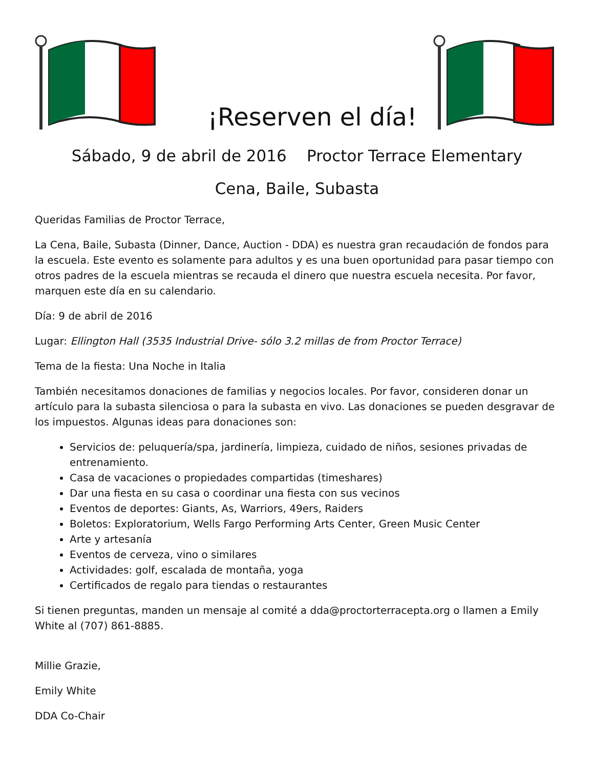¡Reserven el día!
Sábado, 9 de abril de 2016 Proctor Terrace Elementary
Cena, Baile, Subasta
Queridas Familias de Proctor Terrace,
La Cena, Baile, Subasta (Dinner, Dance, Auction - DDA) es nuestra gran recaudación de fondos para la escuela. Este evento es solamente para adultos y es una buen oportunidad para pasar tiempo con otros padres de la escuela mientras se recauda el dinero que nuestra escuela necesita. Por favor, marquen este día en su calendario.
Día: 9 de abril de 2016
Lugar: Ellington Hall (3535 Industrial Drive- sólo 3.2 millas de from Proctor Terrace)
Tema de la fiesta: Una Noche in Italia
También necesitamos donaciones de familias y negocios locales. Por favor, consideren donar un artículo para la subasta silenciosa o para la subasta en vivo. Las donaciones se pueden desgravar de los impuestos. Algunas ideas para donaciones son:
Servicios de: peluquería/spa, jardinería, limpieza, cuidado de niños, sesiones privadas de entrenamiento.
Casa de vacaciones o propiedades compartidas (timeshares)
Dar una fiesta en su casa o coordinar una fiesta con sus vecinos
Eventos de deportes: Giants, As, Warriors, 49ers, Raiders
Boletos: Exploratorium, Wells Fargo Performing Arts Center, Green Music Center
Arte y artesanía
Eventos de cerveza, vino o similares
Actividades: golf, escalada de montaña, yoga
Certificados de regalo para tiendas o restaurantes
Si tienen preguntas, manden un mensaje al comité a dda@proctorterracepta.org o llamen a Emily White al (707) 861-8885.
Millie Grazie,
Emily White
DDA Co-Chair